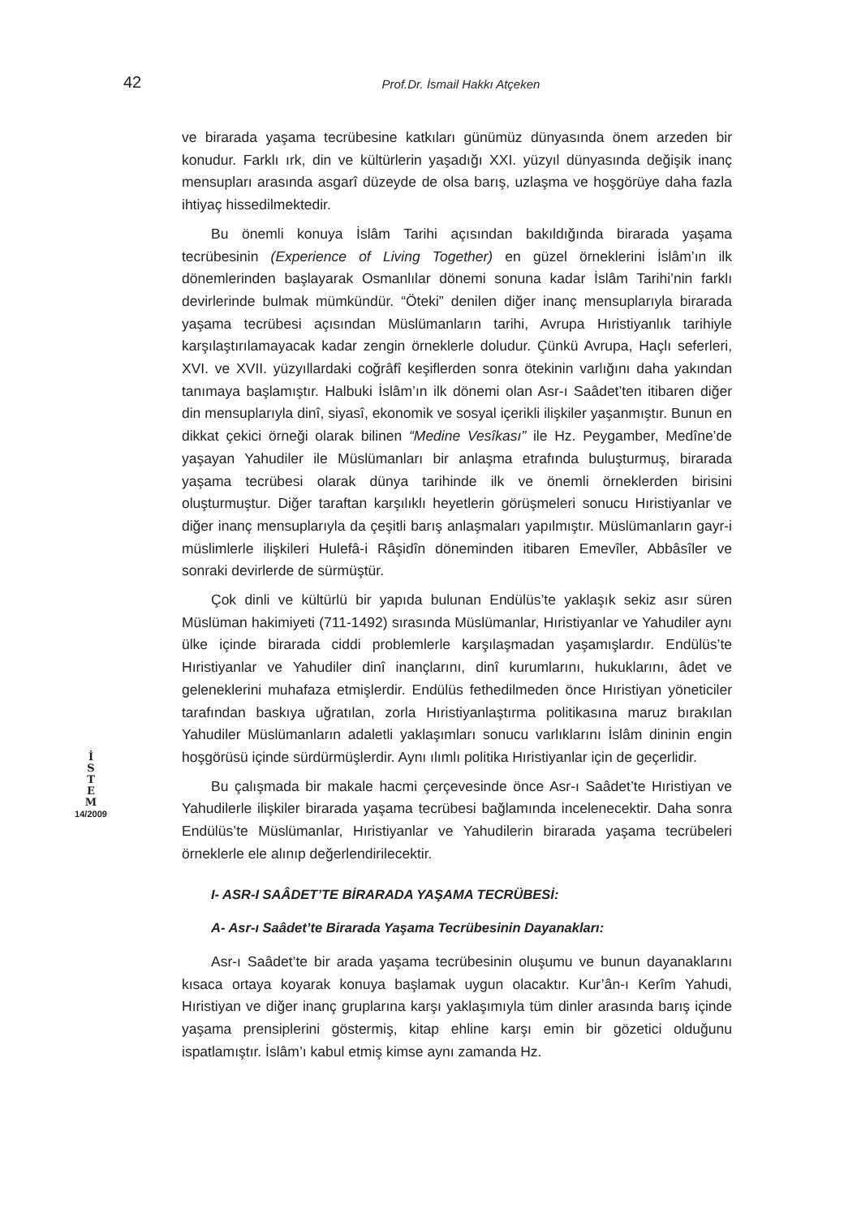42
Prof.Dr. İsmail Hakkı Atçeken
İ
S
T
E
M
14/2009
ve birarada yaşama tecrübesine katkıları günümüz dünyasında önem arzeden bir konudur. Farklı ırk, din ve kültürlerin yaşadığı XXI. yüzyıl dünyasında değişik inanç mensupları arasında asgarî düzeyde de olsa barış, uzlaşma ve hoşgörüye daha fazla ihtiyaç hissedilmektedir.
Bu önemli konuya İslâm Tarihi açısından bakıldığında birarada yaşama tecrübesinin (Experience of Living Together) en güzel örneklerini İslâm’ın ilk dönemlerinden başlayarak Osmanlılar dönemi sonuna kadar İslâm Tarihi’nin farklı devirlerinde bulmak mümkündür. “Öteki” denilen diğer inanç mensuplarıyla birarada yaşama tecrübesi açısından Müslümanların tarihi, Avrupa Hıristiyanlık tarihiyle karşılaştırılamayacak kadar zengin örneklerle doludur. Çünkü Avrupa, Haçlı seferleri, XVI. ve XVII. yüzyıllardaki coğrâfî keşiflerden sonra ötekinin varlığını daha yakından tanımaya başlamıştır. Halbuki İslâm’ın ilk dönemi olan Asr-ı Saâdet’ten itibaren diğer din mensuplarıyla dinî, siyasî, ekonomik ve sosyal içerikli ilişkiler yaşanmıştır. Bunun en dikkat çekici örneği olarak bilinen “Medine Vesîkası” ile Hz. Peygamber, Medîne’de yaşayan Yahudiler ile Müslümanları bir anlaşma etrafında buluşturmuş, birarada yaşama tecrübesi olarak dünya tarihinde ilk ve önemli örneklerden birisini oluşturmuştur. Diğer taraftan karşılıklı heyetlerin görüşmeleri sonucu Hıristiyanlar ve diğer inanç mensuplarıyla da çeşitli barış anlaşmaları yapılmıştır. Müslümanların gayr-i müslimlerle ilişkileri Hulefâ-i Râşidîn döneminden itibaren Emevîler, Abbâsîler ve sonraki devirlerde de sürmüştür.
Çok dinli ve kültürlü bir yapıda bulunan Endülüs’te yaklaşık sekiz asır süren Müslüman hakimiyeti (711-1492) sırasında Müslümanlar, Hıristiyanlar ve Yahudiler aynı ülke içinde birarada ciddi problemlerle karşılaşmadan yaşamışlardır. Endülüs’te Hıristiyanlar ve Yahudiler dinî inançlarını, dinî kurumlarını, hukuklarını, âdet ve geleneklerini muhafaza etmişlerdir. Endülüs fethedilmeden önce Hıristiyan yöneticiler tarafından baskıya uğratılan, zorla Hıristiyanlaştırma politikasına maruz bırakılan Yahudiler Müslümanların adaletli yaklaşımları sonucu varlıklarını İslâm dininin engin hoşgörüsü içinde sürdürmüşlerdir. Aynı ılımlı politika Hıristiyanlar için de geçerlidir.
Bu çalışmada bir makale hacmi çerçevesinde önce Asr-ı Saâdet’te Hıristiyan ve Yahudilerle ilişkiler birarada yaşama tecrübesi bağlamında incelenecektir. Daha sonra Endülüs’te Müslümanlar, Hıristiyanlar ve Yahudilerin birarada yaşama tecrübeleri örneklerle ele alınıp değerlendirilecektir.
I- ASR-I SAÂDET’TE BİRARADA YAŞAMA TECRÜBESİ:
A- Asr-ı Saâdet’te Birarada Yaşama Tecrübesinin Dayanakları:
Asr-ı Saâdet’te bir arada yaşama tecrübesinin oluşumu ve bunun dayanaklarını kısaca ortaya koyarak konuya başlamak uygun olacaktır. Kur’ân-ı Kerîm Yahudi, Hıristiyan ve diğer inanç gruplarına karşı yaklaşımıyla tüm dinler arasında barış içinde yaşama prensiplerini göstermiş, kitap ehline karşı emin bir gözetici olduğunu ispatlamıştır. İslâm’ı kabul etmiş kimse aynı zamanda Hz.